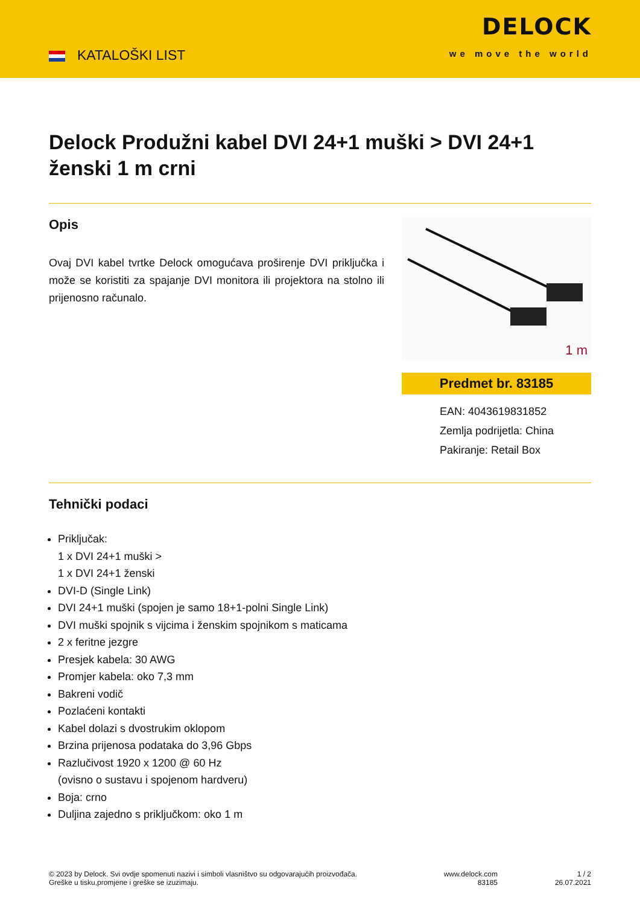KATALOŠKI LIST
DELOCK
we move the world
Delock Produžni kabel DVI 24+1 muški > DVI 24+1 ženski 1 m crni
Opis
Ovaj DVI kabel tvrtke Delock omogućava proširenje DVI priključka i može se koristiti za spajanje DVI monitora ili projektora na stolno ili prijenosno računalo.
1 m
Predmet br. 83185
EAN: 4043619831852
Zemlja podrijetla: China
Pakiranje: Retail Box
Tehnički podaci
Priključak:
1 x DVI 24+1 muški >
1 x DVI 24+1 ženski
DVI-D (Single Link)
DVI 24+1 muški (spojen je samo 18+1-polni Single Link)
DVI muški spojnik s vijcima i ženskim spojnikom s maticama
2 x feritne jezgre
Presjek kabela: 30 AWG
Promjer kabela: oko 7,3 mm
Bakreni vodič
Pozlaćeni kontakti
Kabel dolazi s dvostrukim oklopom
Brzina prijenosa podataka do 3,96 Gbps
Razlučivost 1920 x 1200 @ 60 Hz
(ovisno o sustavu i spojenom hardveru)
Boja: crno
Duljina zajedno s priključkom: oko 1 m
© 2023 by Delock. Svi ovdje spomenuti nazivi i simboli vlasništvo su odgovarajućih proizvođača.
Greške u tisku,promjene i greške se izuzimaju.
www.delock.com
83185
1 / 2
26.07.2021